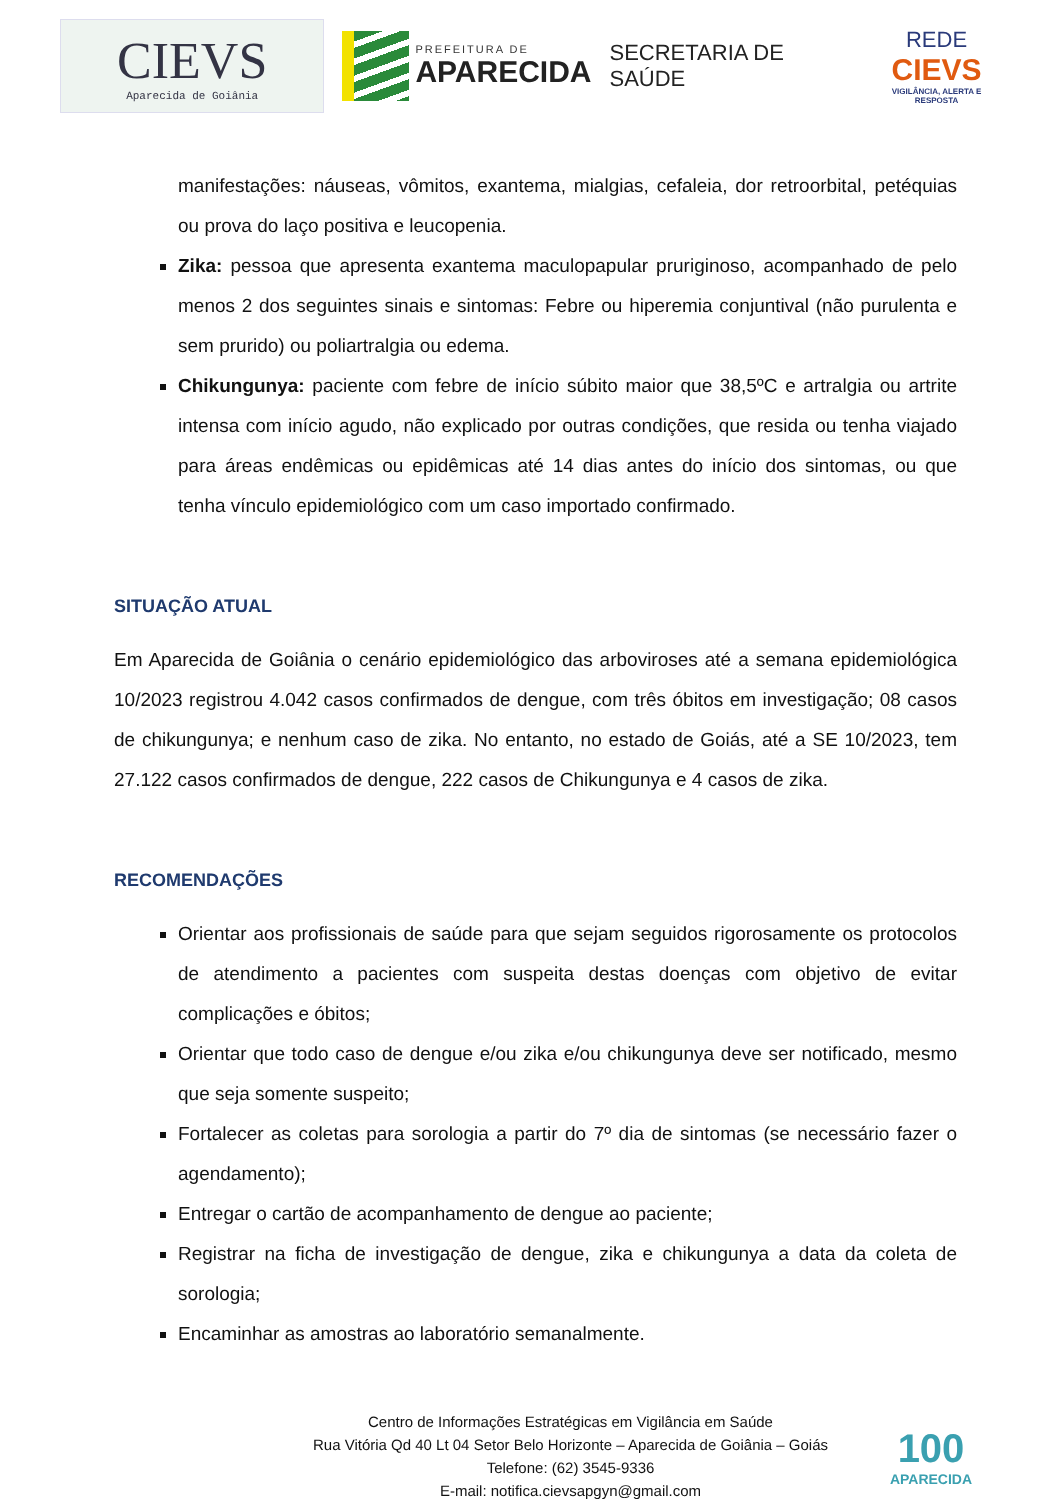CIEVS
Aparecida de Goiânia
PREFEITURA DE
APARECIDA
SECRETARIA DE SAÚDE
REDE
CIEVS
VIGILÂNCIA, ALERTA E RESPOSTA
manifestações: náuseas, vômitos, exantema, mialgias, cefaleia, dor retroorbital, petéquias ou prova do laço positiva e leucopenia.
Zika: pessoa que apresenta exantema maculopapular pruriginoso, acompanhado de pelo menos 2 dos seguintes sinais e sintomas: Febre ou hiperemia conjuntival (não purulenta e sem prurido) ou poliartralgia ou edema.
Chikungunya: paciente com febre de início súbito maior que 38,5ºC e artralgia ou artrite intensa com início agudo, não explicado por outras condições, que resida ou tenha viajado para áreas endêmicas ou epidêmicas até 14 dias antes do início dos sintomas, ou que tenha vínculo epidemiológico com um caso importado confirmado.
SITUAÇÃO ATUAL
Em Aparecida de Goiânia o cenário epidemiológico das arboviroses até a semana epidemiológica 10/2023 registrou 4.042 casos confirmados de dengue, com três óbitos em investigação; 08 casos de chikungunya; e nenhum caso de zika. No entanto, no estado de Goiás, até a SE 10/2023, tem 27.122 casos confirmados de dengue, 222 casos de Chikungunya e 4 casos de zika.
RECOMENDAÇÕES
Orientar aos profissionais de saúde para que sejam seguidos rigorosamente os protocolos de atendimento a pacientes com suspeita destas doenças com objetivo de evitar complicações e óbitos;
Orientar que todo caso de dengue e/ou zika e/ou chikungunya deve ser notificado, mesmo que seja somente suspeito;
Fortalecer as coletas para sorologia a partir do 7º dia de sintomas (se necessário fazer o agendamento);
Entregar o cartão de acompanhamento de dengue ao paciente;
Registrar na ficha de investigação de dengue, zika e chikungunya a data da coleta de sorologia;
Encaminhar as amostras ao laboratório semanalmente.
Centro de Informações Estratégicas em Vigilância em Saúde
Rua Vitória Qd 40 Lt 04 Setor Belo Horizonte – Aparecida de Goiânia – Goiás
Telefone: (62) 3545-9336
E-mail: notifica.cievsapgyn@gmail.com
100
APARECIDA